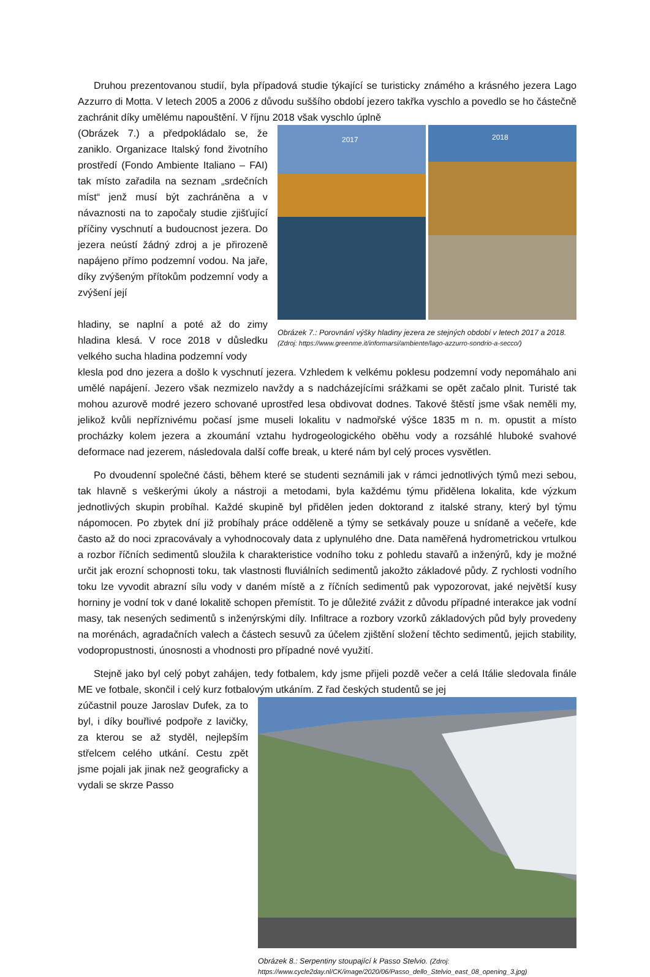Druhou prezentovanou studií, byla případová studie týkající se turisticky známého a krásného jezera Lago Azzurro di Motta. V letech 2005 a 2006 z důvodu suššího období jezero takřka vyschlo a povedlo se ho částečně zachránit díky umělému napouštění. V říjnu 2018 však vyschlo úplně
(Obrázek 7.) a předpokládalo se, že zaniklo. Organizace Italský fond životního prostředí (Fondo Ambiente Italiano – FAI) tak místo zařadila na seznam „srdečních míst“ jenž musí být zachráněna a v návaznosti na to započaly studie zjišťující příčiny vyschnutí a budoucnost jezera. Do jezera neústí žádný zdroj a je přirozeně napájeno přímo podzemní vodou. Na jaře, díky zvýšeným přítokům podzemní vody a zvýšení její
hladiny, se naplní a poté až do zimy hladina klesá. V roce 2018 v důsledku velkého sucha hladina podzemní vody
2017
2018
Obrázek 7.: Porovnání výšky hladiny jezera ze stejných období v letech 2017 a 2018. (Zdroj: https://www.greenme.it/informarsi/ambiente/lago-azzurro-sondrio-a-secco/)
klesla pod dno jezera a došlo k vyschnutí jezera. Vzhledem k velkému poklesu podzemní vody nepomáhalo ani umělé napájení. Jezero však nezmizelo navždy a s nadcházejícími srážkami se opět začalo plnit. Turisté tak mohou azurově modré jezero schované uprostřed lesa obdivovat dodnes. Takové štěstí jsme však neměli my, jelikož kvůli nepříznivému počasí jsme museli lokalitu v nadmořské výšce 1835 m n. m. opustit a místo procházky kolem jezera a zkoumání vztahu hydrogeologického oběhu vody a rozsáhlé hluboké svahové deformace nad jezerem, následovala další coffe break, u které nám byl celý proces vysvětlen.
Po dvoudenní společné části, během které se studenti seznámili jak v rámci jednotlivých týmů mezi sebou, tak hlavně s veškerými úkoly a nástroji a metodami, byla každému týmu přidělena lokalita, kde výzkum jednotlivých skupin probíhal. Každé skupině byl přidělen jeden doktorand z italské strany, který byl týmu nápomocen. Po zbytek dní již probíhaly práce odděleně a týmy se setkávaly pouze u snídaně a večeře, kde často až do noci zpracovávaly a vyhodnocovaly data z uplynulého dne. Data naměřená hydrometrickou vrtulkou a rozbor říčních sedimentů sloužila k charakteristice vodního toku z pohledu stavařů a inženýrů, kdy je možné určit jak erozní schopnosti toku, tak vlastnosti fluviálních sedimentů jakožto základové půdy. Z rychlosti vodního toku lze vyvodit abrazní sílu vody v daném místě a z říčních sedimentů pak vypozorovat, jaké největší kusy horniny je vodní tok v dané lokalitě schopen přemístit. To je důležité zvážit z důvodu případné interakce jak vodní masy, tak nesených sedimentů s inženýrskými díly. Infiltrace a rozbory vzorků základových půd byly provedeny na morénách, agradačních valech a částech sesuvů za účelem zjištění složení těchto sedimentů, jejich stability, vodopropustnosti, únosnosti a vhodnosti pro případné nové využití.
Stejně jako byl celý pobyt zahájen, tedy fotbalem, kdy jsme přijeli pozdě večer a celá Itálie sledovala finále ME ve fotbale, skončil i celý kurz fotbalovým utkáním. Z řad českých studentů se jej
zúčastnil pouze Jaroslav Dufek, za to byl, i díky bouřlivé podpoře z lavičky, za kterou se až styděl, nejlepším střelcem celého utkání. Cestu zpět jsme pojali jak jinak než geograficky a vydali se skrze Passo
Obrázek 8.: Serpentiny stoupající k Passo Stelvio. (Zdroj: https://www.cycle2day.nl/CK/image/2020/06/Passo_dello_Stelvio_east_08_opening_3.jpg)